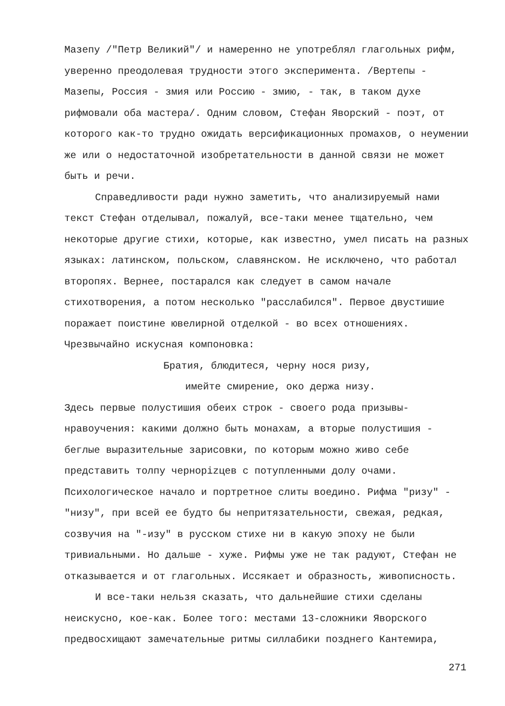Мазепу /"Петр Великий"/ и намеренно не употреблял глагольных рифм, уверенно преодолевая трудности этого эксперимента. /Вертепы - Мазепы, Россия - змия или Россию - змию, - так, в таком духе рифмовали оба мастера/. Одним словом, Стефан Яворский - поэт, от которого как-то трудно ожидать версификационных промахов, о неумении же или о недостаточной изобретательности в данной связи не может быть и речи.
Справедливости ради нужно заметить, что анализируемый нами текст Стефан отделывал, пожалуй, все-таки менее тщательно, чем некоторые другие стихи, которые, как известно, умел писать на разных языках: латинском, польском, славянском. Не исключено, что работал второпях. Вернее, постарался как следует в самом начале стихотворения, а потом несколько "расслабился". Первое двустишие поражает поистине ювелирной отделкой - во всех отношениях. Чрезвычайно искусная компоновка:
Братия, блюдитеся, черну нося ризу,
имейте смирение, око держа низу.
Здесь первые полустишия обеих строк - своего рода призывы-нравоучения: какими должно быть монахам, а вторые полустишия - беглые выразительные зарисовки, по которым можно живо себе представить толпу чернорizцев с потупленными долу очами. Психологическое начало и портретное слиты воедино. Рифма "ризу" - "низу", при всей ее будто бы непритязательности, свежая, редкая, созвучия на "-изу" в русском стихе ни в какую эпоху не были тривиальными. Но дальше - хуже. Рифмы уже не так радуют, Стефан не отказывается и от глагольных. Иссякает и образность, живописность.
И все-таки нельзя сказать, что дальнейшие стихи сделаны неискусно, кое-как. Более того: местами 13-сложники Яворского предвосхищают замечательные ритмы силлабики позднего Кантемира,
271